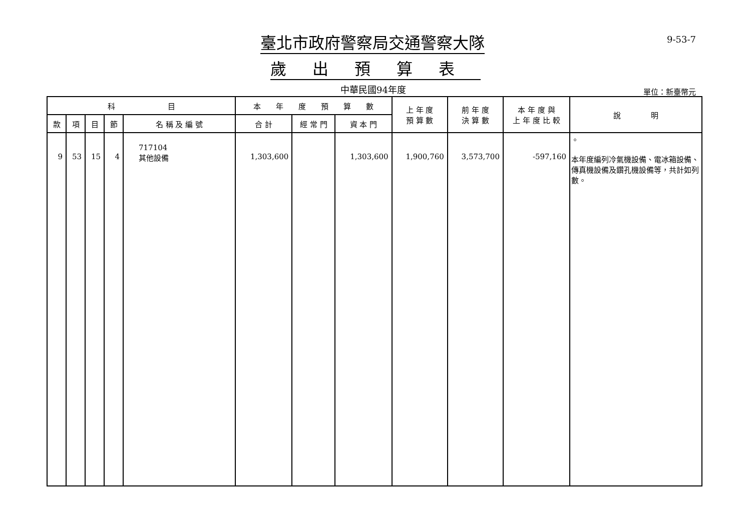臺北市政府警察局交通警察大隊
歲出預算表
9-53-7
中華民國94年度 單位：新臺幣元
| 科 目 | | | | | 本 年 度 預 算 數 | | | 上 年 度 預 算 數 | 前 年 度 決 算 數 | 本 年 度 與 上 年 度 比 較 | 說 明 |
| --- | --- | --- | --- | --- | --- | --- | --- | --- | --- | --- | --- |
| 款 | 項 | 目 | 節 | 名 稱 及 編 號 | 合 計 | 經 常 門 | 資 本 門 | | | | |
| 9 | 53 | 15 | 4 | 717104 其他設備 | 1,303,600 | | 1,303,600 | 1,900,760 | 3,573,700 | -597,160 | 。 本年度編列冷氣機設備、電冰箱設備、傳真機設備及鑽孔機設備等，共計如列數。 |